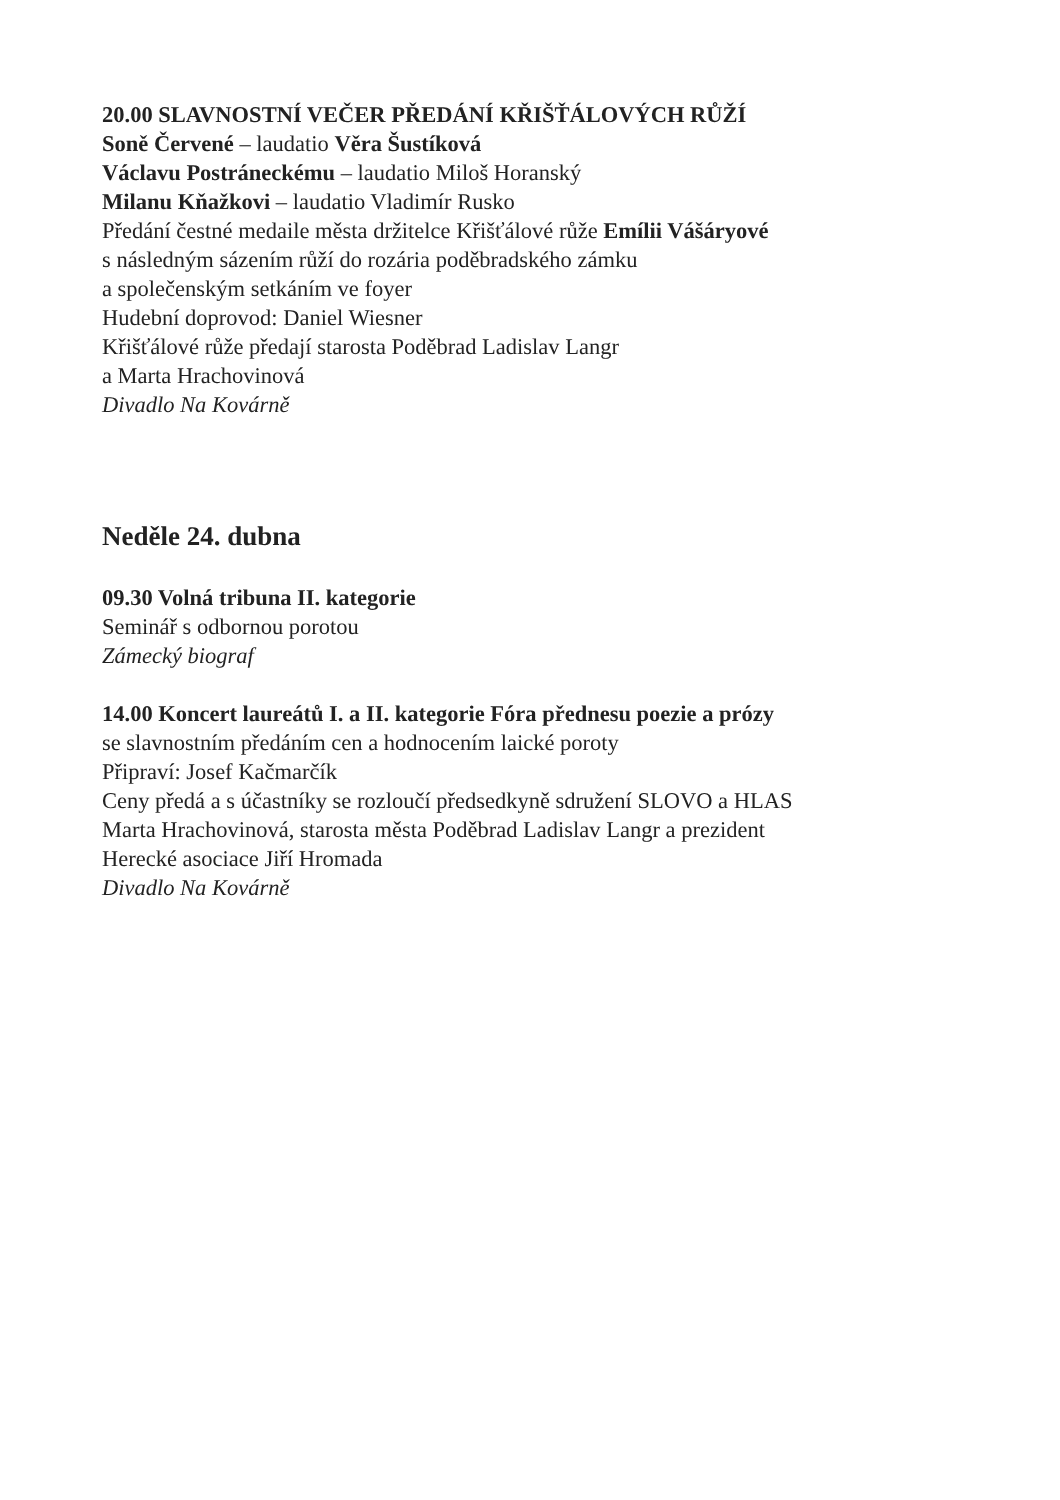20.00 SLAVNOSTNÍ VEČER PŘEDÁNÍ KŘIŠŤÁLOVÝCH RŮŽÍ
Soně Červené – laudatio Věra Šustíková
Václavu Postráneckému – laudatio Miloš Horanský
Milanu Kňažkovi – laudatio Vladimír Rusko
Předání čestné medaile města držitelce Křišťálové růže Emílii Vášáryové
s následným sázením růží do rozária poděbradského zámku
a společenským setkáním ve foyer
Hudební doprovod: Daniel Wiesner
Křišťálové růže předají starosta Poděbrad Ladislav Langr
a Marta Hrachovinová
Divadlo Na Kovárně
Neděle 24. dubna
09.30 Volná tribuna II. kategorie
Seminář s odbornou porotou
Zámecký biograf
14.00 Koncert laureátů I. a II. kategorie Fóra přednesu poezie a prózy
se slavnostním předáním cen a hodnocením laické poroty
Připraví: Josef Kačmarčík
Ceny předá a s účastníky se rozloučí předsedkyně sdružení SLOVO a HLAS
Marta Hrachovinová, starosta města Poděbrad Ladislav Langr a prezident
Herecké asociace Jiří Hromada
Divadlo Na Kovárně